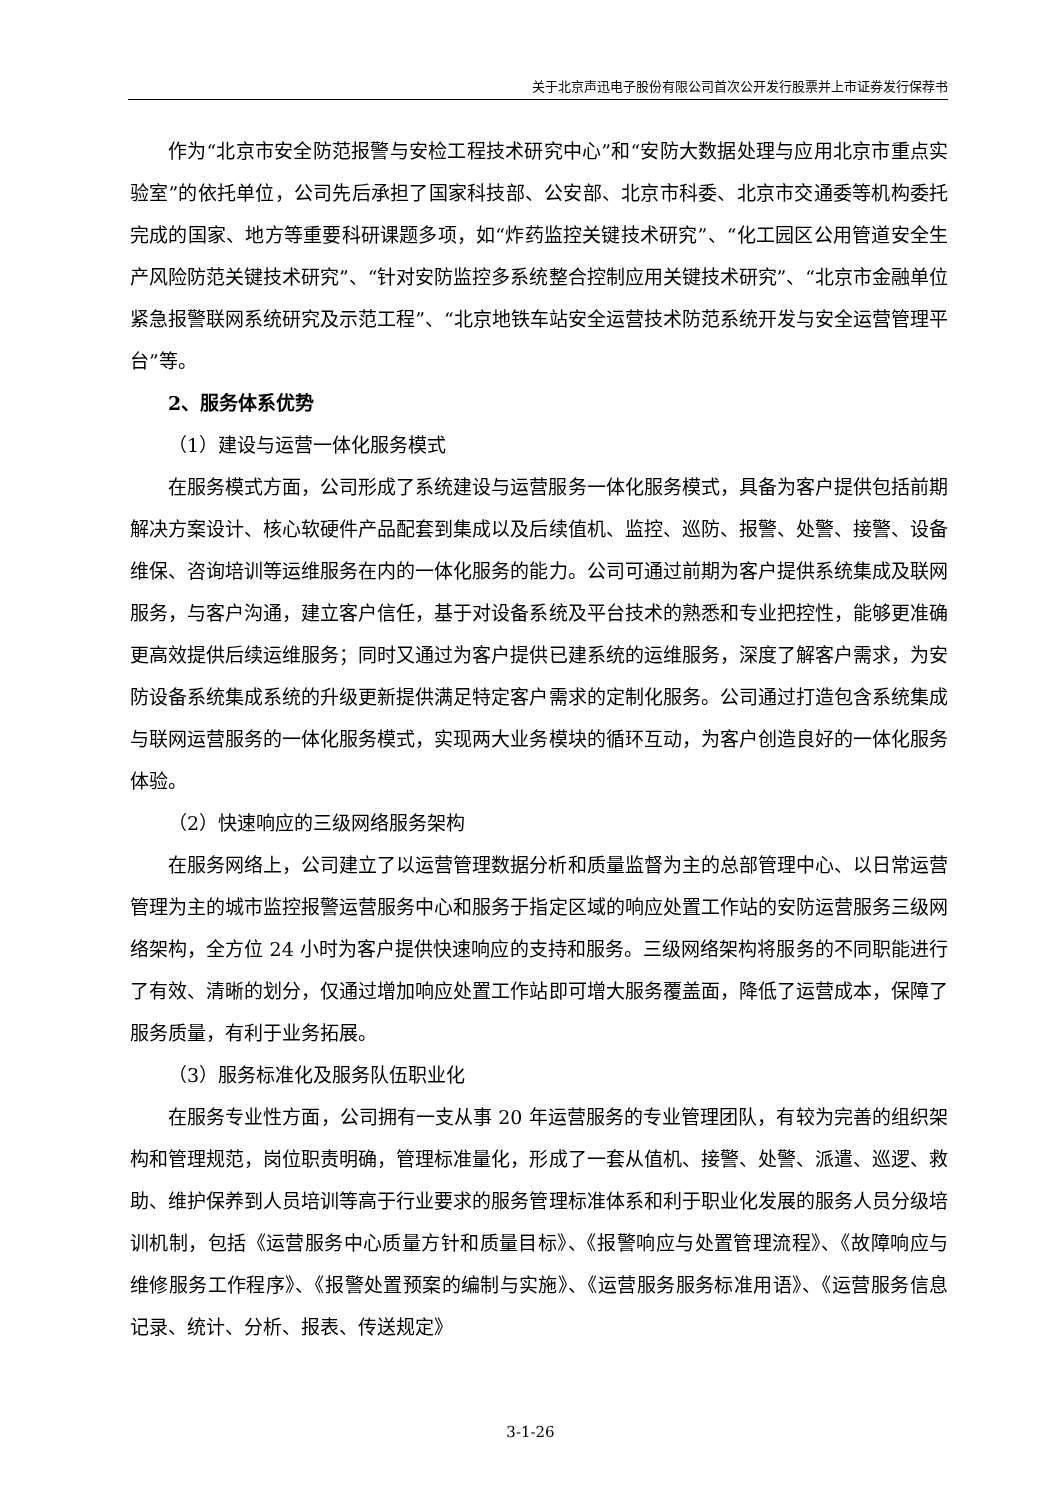关于北京声迅电子股份有限公司首次公开发行股票并上市证券发行保荐书
作为“北京市安全防范报警与安检工程技术研究中心”和“安防大数据处理与应用北京市重点实验室”的依托单位，公司先后承担了国家科技部、公安部、北京市科委、北京市交通委等机构委托完成的国家、地方等重要科研课题多项，如“炸药监控关键技术研究”、“化工园区公用管道安全生产风险防范关键技术研究”、“针对安防监控多系统整合控制应用关键技术研究”、“北京市金融单位紧急报警联网系统研究及示范工程”、“北京地铁车站安全运营技术防范系统开发与安全运营管理平台”等。
2、服务体系优势
（1）建设与运营一体化服务模式
在服务模式方面，公司形成了系统建设与运营服务一体化服务模式，具备为客户提供包括前期解决方案设计、核心软硬件产品配套到集成以及后续值机、监控、巡防、报警、处警、接警、设备维保、咨询培训等运维服务在内的一体化服务的能力。公司可通过前期为客户提供系统集成及联网服务，与客户沟通，建立客户信任，基于对设备系统及平台技术的熟悉和专业把控性，能够更准确更高效提供后续运维服务；同时又通过为客户提供已建系统的运维服务，深度了解客户需求，为安防设备系统集成系统的升级更新提供满足特定客户需求的定制化服务。公司通过打造包含系统集成与联网运营服务的一体化服务模式，实现两大业务模块的循环互动，为客户创造良好的一体化服务体验。
（2）快速响应的三级网络服务架构
在服务网络上，公司建立了以运营管理数据分析和质量监督为主的总部管理中心、以日常运营管理为主的城市监控报警运营服务中心和服务于指定区域的响应处置工作站的安防运营服务三级网络架构，全方位 24 小时为客户提供快速响应的支持和服务。三级网络架构将服务的不同职能进行了有效、清晰的划分，仅通过增加响应处置工作站即可增大服务覆盖面，降低了运营成本，保障了服务质量，有利于业务拓展。
（3）服务标准化及服务队伍职业化
在服务专业性方面，公司拥有一支从事 20 年运营服务的专业管理团队，有较为完善的组织架构和管理规范，岗位职责明确，管理标准量化，形成了一套从值机、接警、处警、派遣、巡逻、救助、维护保养到人员培训等高于行业要求的服务管理标准体系和利于职业化发展的服务人员分级培训机制，包括《运营服务中心质量方针和质量目标》、《报警响应与处置管理流程》、《故障响应与维修服务工作程序》、《报警处置预案的编制与实施》、《运营服务服务标准用语》、《运营服务信息记录、统计、分析、报表、传送规定》
3-1-26